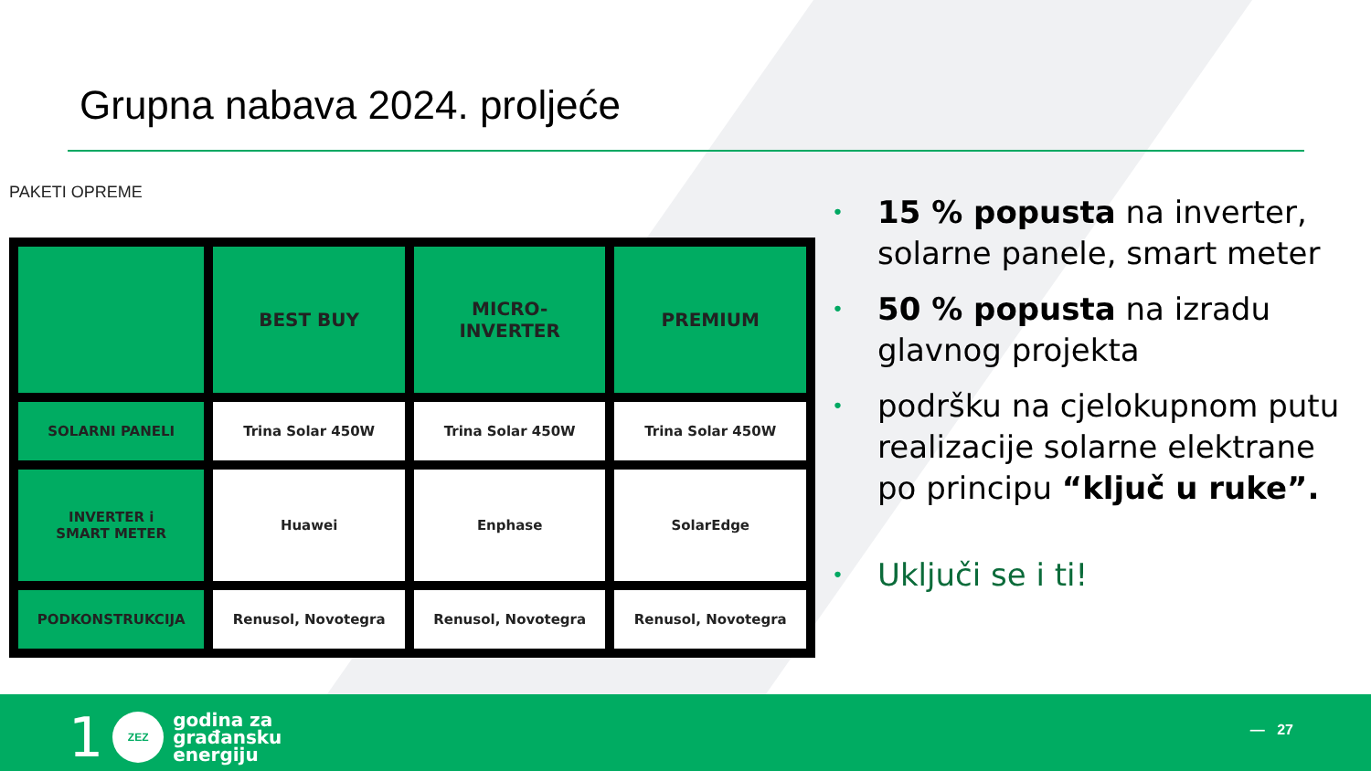Grupna nabava 2024. proljeće
PAKETI OPREME
| | BEST BUY | MICRO- INVERTER | PREMIUM |
| --- | --- | --- | --- |
| SOLARNI PANELI | Trina Solar 450W | Trina Solar 450W | Trina Solar 450W |
| INVERTER i SMART METER | Huawei | Enphase | SolarEdge |
| PODKONSTRUKCIJA | Renusol, Novotegra | Renusol, Novotegra | Renusol, Novotegra |
• 15 % popusta na inverter, solarne panele, smart meter
• 50 % popusta na izradu glavnog projekta
• podršku na cjelokupnom putu realizacije solarne elektrane po principu “ključ u ruke”.
• Uključi se i ti!
1
ZEZ
godina za
građansku
energiju
— 27